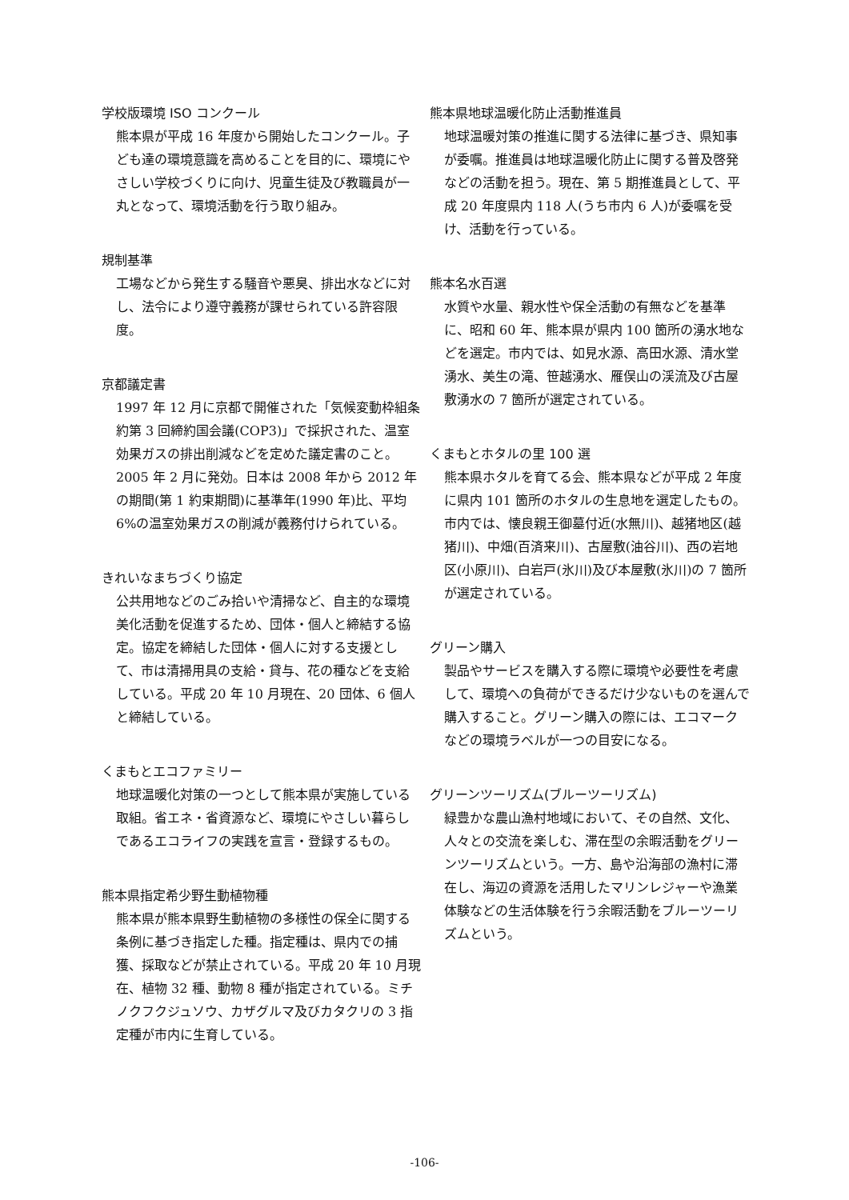学校版環境 ISO コンクール
熊本県が平成 16 年度から開始したコンクール。子ども達の環境意識を高めることを目的に、環境にやさしい学校づくりに向け、児童生徒及び教職員が一丸となって、環境活動を行う取り組み。
規制基準
工場などから発生する騒音や悪臭、排出水などに対し、法令により遵守義務が課せられている許容限度。
京都議定書
1997 年 12 月に京都で開催された「気候変動枠組条約第 3 回締約国会議(COP3)」で採択された、温室効果ガスの排出削減などを定めた議定書のこと。2005 年 2 月に発効。日本は 2008 年から 2012 年の期間(第 1 約束期間)に基準年(1990 年)比、平均 6%の温室効果ガスの削減が義務付けられている。
きれいなまちづくり協定
公共用地などのごみ拾いや清掃など、自主的な環境美化活動を促進するため、団体・個人と締結する協定。協定を締結した団体・個人に対する支援として、市は清掃用具の支給・貸与、花の種などを支給している。平成 20 年 10 月現在、20 団体、6 個人と締結している。
くまもとエコファミリー
地球温暖化対策の一つとして熊本県が実施している取組。省エネ・省資源など、環境にやさしい暮らしであるエコライフの実践を宣言・登録するもの。
熊本県指定希少野生動植物種
熊本県が熊本県野生動植物の多様性の保全に関する条例に基づき指定した種。指定種は、県内での捕獲、採取などが禁止されている。平成 20 年 10 月現在、植物 32 種、動物 8 種が指定されている。ミチノクフクジュソウ、カザグルマ及びカタクリの 3 指定種が市内に生育している。
熊本県地球温暖化防止活動推進員
地球温暖対策の推進に関する法律に基づき、県知事が委嘱。推進員は地球温暖化防止に関する普及啓発などの活動を担う。現在、第 5 期推進員として、平成 20 年度県内 118 人(うち市内 6 人)が委嘱を受け、活動を行っている。
熊本名水百選
水質や水量、親水性や保全活動の有無などを基準に、昭和 60 年、熊本県が県内 100 箇所の湧水地などを選定。市内では、如見水源、高田水源、清水堂湧水、美生の滝、笹越湧水、雁俣山の渓流及び古屋敷湧水の 7 箇所が選定されている。
くまもとホタルの里 100 選
熊本県ホタルを育てる会、熊本県などが平成 2 年度に県内 101 箇所のホタルの生息地を選定したもの。市内では、懐良親王御墓付近(水無川)、越猪地区(越猪川)、中畑(百済来川)、古屋敷(油谷川)、西の岩地区(小原川)、白岩戸(氷川)及び本屋敷(氷川)の 7 箇所が選定されている。
グリーン購入
製品やサービスを購入する際に環境や必要性を考慮して、環境への負荷ができるだけ少ないものを選んで購入すること。グリーン購入の際には、エコマークなどの環境ラベルが一つの目安になる。
グリーンツーリズム(ブルーツーリズム)
緑豊かな農山漁村地域において、その自然、文化、人々との交流を楽しむ、滞在型の余暇活動をグリーンツーリズムという。一方、島や沿海部の漁村に滞在し、海辺の資源を活用したマリンレジャーや漁業体験などの生活体験を行う余暇活動をブルーツーリズムという。
-106-